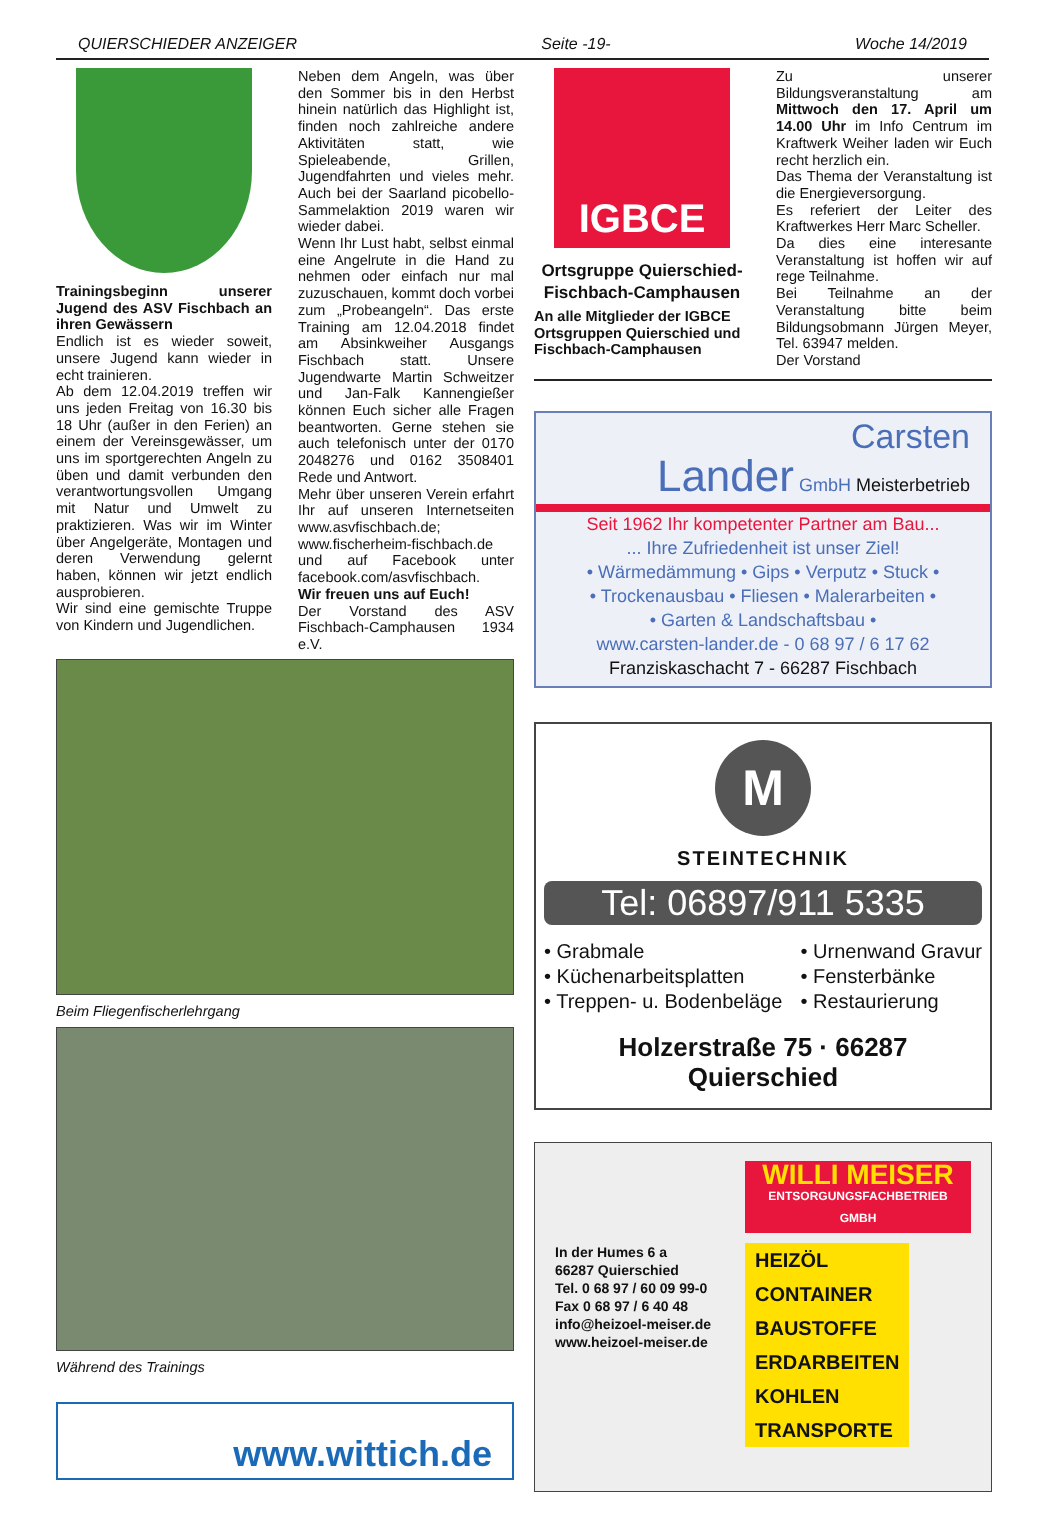QUIERSCHIEDER ANZEIGER Seite -19- Woche 14/2019
Trainingsbeginn unserer Jugend des ASV Fischbach an ihren Gewässern
Endlich ist es wieder soweit, unsere Jugend kann wieder in echt trainieren.
Ab dem 12.04.2019 treffen wir uns jeden Freitag von 16.30 bis 18 Uhr (außer in den Ferien) an einem der Vereinsgewässer, um uns im sportgerechten Angeln zu üben und damit verbunden den verantwortungsvollen Umgang mit Natur und Umwelt zu praktizieren. Was wir im Winter über Angelgeräte, Montagen und deren Verwendung gelernt haben, können wir jetzt endlich ausprobieren.
Wir sind eine gemischte Truppe von Kindern und Jugendlichen.
Neben dem Angeln, was über den Sommer bis in den Herbst hinein natürlich das Highlight ist, finden noch zahlreiche andere Aktivitäten statt, wie Spieleabende, Grillen, Jugendfahrten und vieles mehr. Auch bei der Saarland picobello-Sammelaktion 2019 waren wir wieder dabei.
Wenn Ihr Lust habt, selbst einmal eine Angelrute in die Hand zu nehmen oder einfach nur mal zuzuschauen, kommt doch vorbei zum „Probeangeln“. Das erste Training am 12.04.2018 findet am Absinkweiher Ausgangs Fischbach statt. Unsere Jugendwarte Martin Schweitzer und Jan-Falk Kannengießer können Euch sicher alle Fragen beantworten. Gerne stehen sie auch telefonisch unter der 0170 2048276 und 0162 3508401 Rede und Antwort.
Mehr über unseren Verein erfahrt Ihr auf unseren Internetseiten www.asvfischbach.de; www.fischerheim-fischbach.de und auf Facebook unter facebook.com/asvfischbach.
Wir freuen uns auf Euch!
Der Vorstand des ASV Fischbach-Camphausen 1934 e.V.
Beim Fliegenfischerlehrgang
Während des Trainings
www.wittich.de
IGBCE
Ortsgruppe Quierschied-Fischbach-Camphausen
An alle Mitglieder der IGBCE Ortsgruppen Quierschied und Fischbach-Camphausen
Zu unserer Bildungsveranstaltung am Mittwoch den 17. April um 14.00 Uhr im Info Centrum im Kraftwerk Weiher laden wir Euch recht herzlich ein.
Das Thema der Veranstaltung ist die Energieversorgung.
Es referiert der Leiter des Kraftwerkes Herr Marc Scheller.
Da dies eine interesante Veranstaltung ist hoffen wir auf rege Teilnahme.
Bei Teilnahme an der Veranstaltung bitte beim Bildungsobmann Jürgen Meyer, Tel. 63947 melden.
Der Vorstand
Carsten
Lander GmbH Meisterbetrieb
Seit 1962 Ihr kompetenter Partner am Bau...
... Ihre Zufriedenheit ist unser Ziel!
• Wärmedämmung • Gips • Verputz • Stuck •
• Trockenausbau • Fliesen • Malerarbeiten •
• Garten & Landschaftsbau •
www.carsten-lander.de - 0 68 97 / 6 17 62
Franziskaschacht 7 - 66287 Fischbach
M
STEINTECHNIK
Tel: 06897/911 5335
• Grabmale
• Küchenarbeitsplatten
• Treppen- u. Bodenbeläge
• Urnenwand Gravur
• Fensterbänke
• Restaurierung
Holzerstraße 75 · 66287 Quierschied
WILLI MEISER
ENTSORGUNGSFACHBETRIEB GMBH
In der Humes 6 a
66287 Quierschied
Tel. 0 68 97 / 60 09 99-0
Fax 0 68 97 / 6 40 48
info@heizoel-meiser.de
www.heizoel-meiser.de
HEIZÖL
CONTAINER
BAUSTOFFE
ERDARBEITEN
KOHLEN
TRANSPORTE